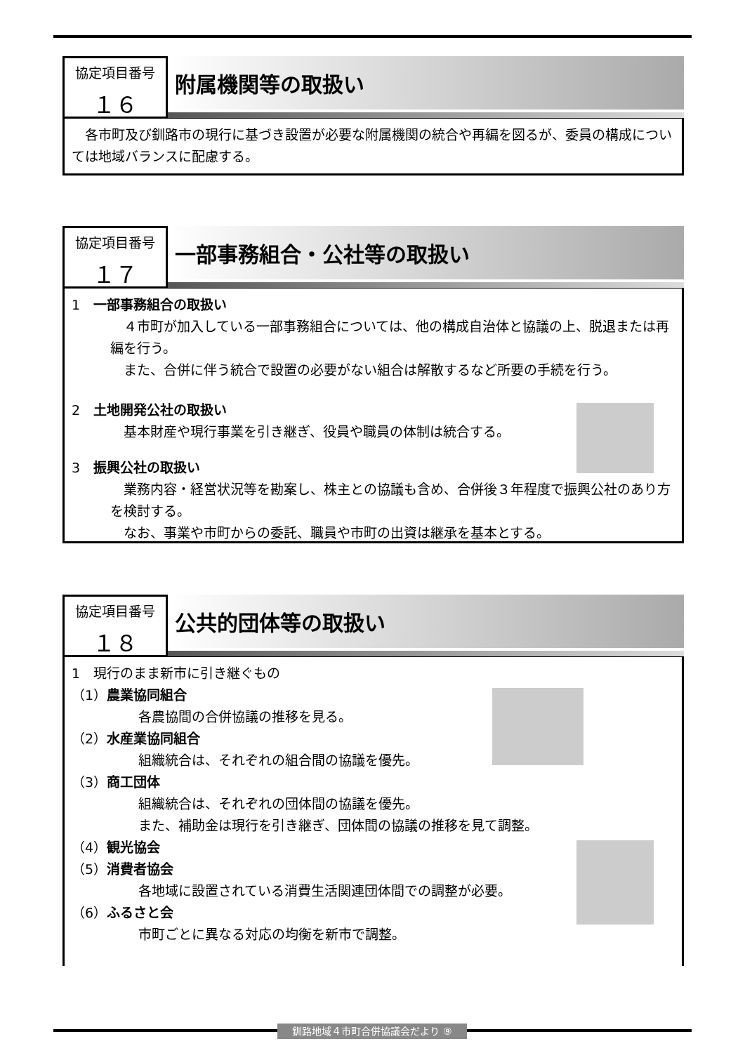協定項目番号
１６
附属機関等の取扱い
　各市町及び釧路市の現行に基づき設置が必要な附属機関の統合や再編を図るが、委員の構成については地域バランスに配慮する。
協定項目番号
１７
一部事務組合・公社等の取扱い
1　一部事務組合の取扱い
　４市町が加入している一部事務組合については、他の構成自治体と協議の上、脱退または再編を行う。
　また、合併に伴う統合で設置の必要がない組合は解散するなど所要の手続を行う。
2　土地開発公社の取扱い
　基本財産や現行事業を引き継ぎ、役員や職員の体制は統合する。
3　振興公社の取扱い
　業務内容・経営状況等を勘案し、株主との協議も含め、合併後３年程度で振興公社のあり方を検討する。
　なお、事業や市町からの委託、職員や市町の出資は継承を基本とする。
協定項目番号
１８
公共的団体等の取扱い
1　現行のまま新市に引き継ぐもの
（1）農業協同組合
各農協間の合併協議の推移を見る。
（2）水産業協同組合
組織統合は、それぞれの組合間の協議を優先。
（3）商工団体
組織統合は、それぞれの団体間の協議を優先。
また、補助金は現行を引き継ぎ、団体間の協議の推移を見て調整。
（4）観光協会
（5）消費者協会
各地域に設置されている消費生活関連団体間での調整が必要。
（6）ふるさと会
市町ごとに異なる対応の均衡を新市で調整。
釧路地域４市町合併協議会だより ⑨